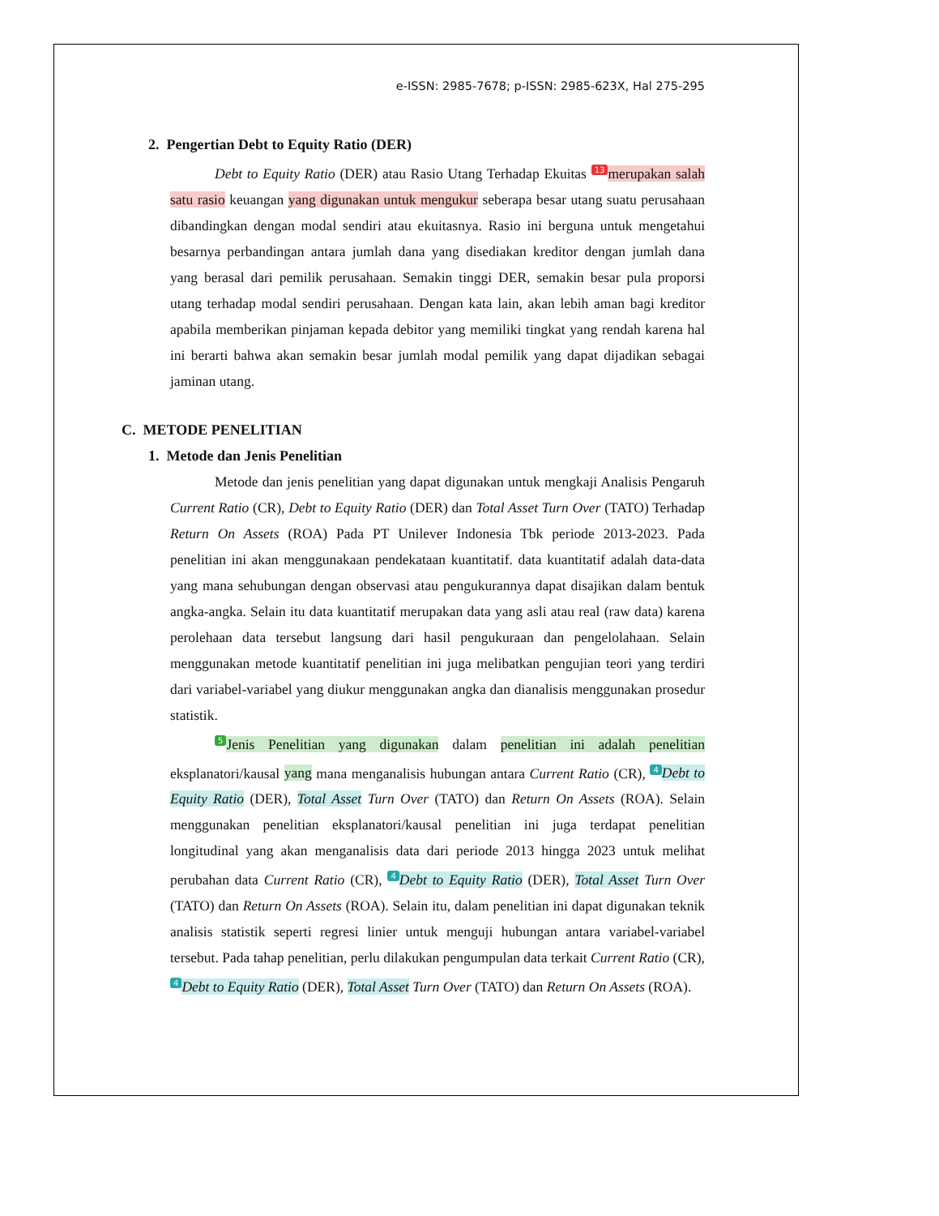e-ISSN: 2985-7678; p-ISSN: 2985-623X, Hal 275-295
2. Pengertian Debt to Equity Ratio (DER)
Debt to Equity Ratio (DER) atau Rasio Utang Terhadap Ekuitas 13 merupakan salah satu rasio keuangan yang digunakan untuk mengukur seberapa besar utang suatu perusahaan dibandingkan dengan modal sendiri atau ekuitasnya. Rasio ini berguna untuk mengetahui besarnya perbandingan antara jumlah dana yang disediakan kreditor dengan jumlah dana yang berasal dari pemilik perusahaan. Semakin tinggi DER, semakin besar pula proporsi utang terhadap modal sendiri perusahaan. Dengan kata lain, akan lebih aman bagi kreditor apabila memberikan pinjaman kepada debitor yang memiliki tingkat yang rendah karena hal ini berarti bahwa akan semakin besar jumlah modal pemilik yang dapat dijadikan sebagai jaminan utang.
C. METODE PENELITIAN
1. Metode dan Jenis Penelitian
Metode dan jenis penelitian yang dapat digunakan untuk mengkaji Analisis Pengaruh Current Ratio (CR), Debt to Equity Ratio (DER) dan Total Asset Turn Over (TATO) Terhadap Return On Assets (ROA) Pada PT Unilever Indonesia Tbk periode 2013-2023. Pada penelitian ini akan menggunakaan pendekataan kuantitatif. data kuantitatif adalah data-data yang mana sehubungan dengan observasi atau pengukurannya dapat disajikan dalam bentuk angka-angka. Selain itu data kuantitatif merupakan data yang asli atau real (raw data) karena perolehaan data tersebut langsung dari hasil pengukuraan dan pengelolahaan. Selain menggunakan metode kuantitatif penelitian ini juga melibatkan pengujian teori yang terdiri dari variabel-variabel yang diukur menggunakan angka dan dianalisis menggunakan prosedur statistik.
5 Jenis Penelitian yang digunakan dalam penelitian ini adalah penelitian eksplanatori/kausal yang mana menganalisis hubungan antara Current Ratio (CR), 4 Debt to Equity Ratio (DER), Total Asset Turn Over (TATO) dan Return On Assets (ROA). Selain menggunakan penelitian eksplanatori/kausal penelitian ini juga terdapat penelitian longitudinal yang akan menganalisis data dari periode 2013 hingga 2023 untuk melihat perubahan data Current Ratio (CR), 4 Debt to Equity Ratio (DER), Total Asset Turn Over (TATO) dan Return On Assets (ROA). Selain itu, dalam penelitian ini dapat digunakan teknik analisis statistik seperti regresi linier untuk menguji hubungan antara variabel-variabel tersebut. Pada tahap penelitian, perlu dilakukan pengumpulan data terkait Current Ratio (CR), 4 Debt to Equity Ratio (DER), Total Asset Turn Over (TATO) dan Return On Assets (ROA).